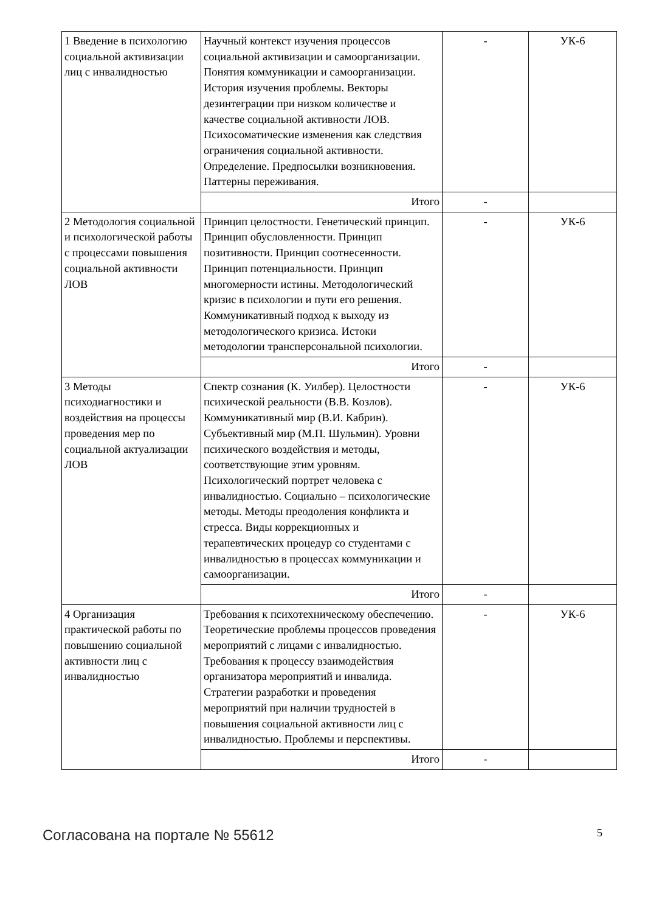| 1 Введение в психологию социальной активизации лиц с инвалидностью | Научный контекст изучения процессов социальной активизации и самоорганизации. Понятия коммуникации и самоорганизации. История изучения проблемы. Векторы дезинтеграции при низком количестве и качестве социальной активности ЛОВ. Психосоматические изменения как следствия ограничения социальной активности. Определение. Предпосылки возникновения. Паттерны переживания. | - | УК-6 |
| | Итого | - | |
| 2 Методология социальной и психологической работы с процессами повышения социальной активности ЛОВ | Принцип целостности. Генетический принцип. Принцип обусловленности. Принцип позитивности. Принцип соотнесенности. Принцип потенциальности. Принцип многомерности истины. Методологический кризис в психологии и пути его решения. Коммуникативный подход к выходу из методологического кризиса. Истоки методологии трансперсональной психологии. | - | УК-6 |
| | Итого | - | |
| 3 Методы психодиагностики и воздействия на процессы проведения мер по социальной актуализации ЛОВ | Спектр сознания (К. Уилбер). Целостности психической реальности (В.В. Козлов). Коммуникативный мир (В.И. Кабрин). Субъективный мир (М.П. Шульмин). Уровни психического воздействия и методы, соответствующие этим уровням. Психологический портрет человека с инвалидностью. Социально – психологические методы. Методы преодоления конфликта и стресса. Виды коррекционных и терапевтических процедур со студентами с инвалидностью в процессах коммуникации и самоорганизации. | - | УК-6 |
| | Итого | - | |
| 4 Организация практической работы по повышению социальной активности лиц с инвалидностью | Требования к психотехническому обеспечению. Теоретические проблемы процессов проведения мероприятий с лицами с инвалидностью. Требования к процессу взаимодействия организатора мероприятий и инвалида. Стратегии разработки и проведения мероприятий при наличии трудностей в повышения социальной активности лиц с инвалидностью. Проблемы и перспективы. | - | УК-6 |
| | Итого | - | |
Согласована на портале № 55612 5